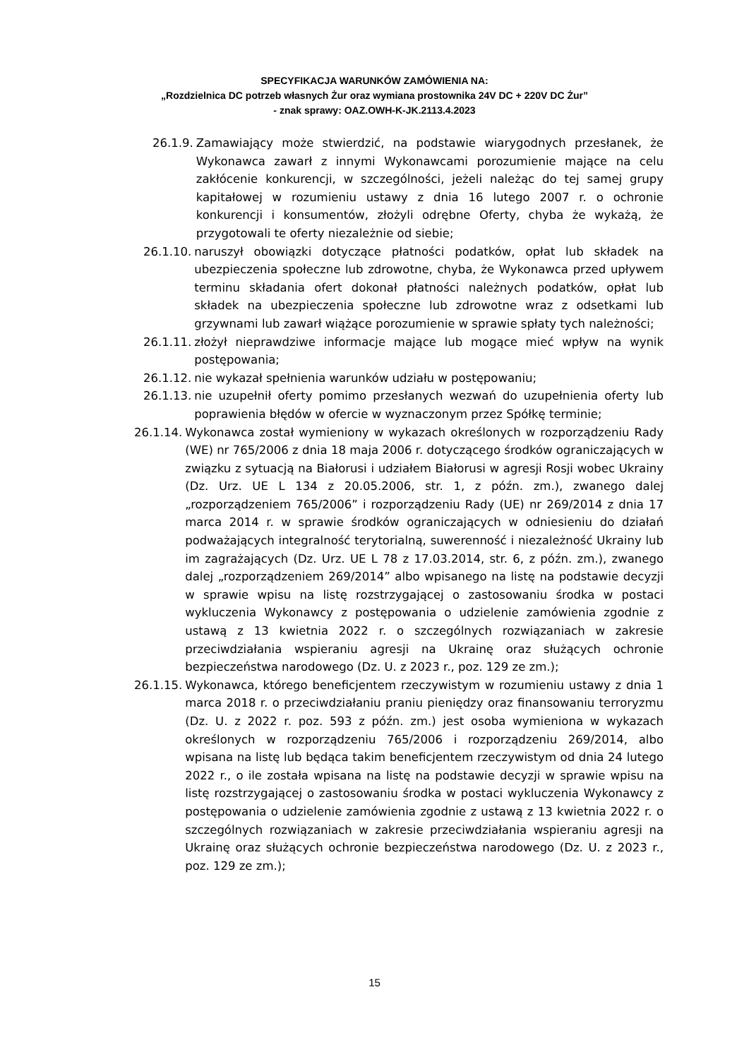SPECYFIKACJA WARUNKÓW ZAMÓWIENIA NA:
„Rozdzielnica DC potrzeb własnych Żur oraz wymiana prostownika 24V DC + 220V DC Żur”
- znak sprawy: OAZ.OWH-K-JK.2113.4.2023
26.1.9. Zamawiający może stwierdzić, na podstawie wiarygodnych przesłanek, że Wykonawca zawarł z innymi Wykonawcami porozumienie mające na celu zakłócenie konkurencji, w szczególności, jeżeli należąc do tej samej grupy kapitałowej w rozumieniu ustawy z dnia 16 lutego 2007 r. o ochronie konkurencji i konsumentów, złożyli odrębne Oferty, chyba że wykażą, że przygotowali te oferty niezależnie od siebie;
26.1.10. naruszył obowiązki dotyczące płatności podatków, opłat lub składek na ubezpieczenia społeczne lub zdrowotne, chyba, że Wykonawca przed upływem terminu składania ofert dokonał płatności należnych podatków, opłat lub składek na ubezpieczenia społeczne lub zdrowotne wraz z odsetkami lub grzywnami lub zawarł wiążące porozumienie w sprawie spłaty tych należności;
26.1.11. złożył nieprawdziwe informacje mające lub mogące mieć wpływ na wynik postępowania;
26.1.12. nie wykazał spełnienia warunków udziału w postępowaniu;
26.1.13. nie uzupełnił oferty pomimo przesłanych wezwań do uzupełnienia oferty lub poprawienia błędów w ofercie w wyznaczonym przez Spółkę terminie;
26.1.14. Wykonawca został wymieniony w wykazach określonych w rozporządzeniu Rady (WE) nr 765/2006 z dnia 18 maja 2006 r. dotyczącego środków ograniczających w związku z sytuacją na Białorusi i udziałem Białorusi w agresji Rosji wobec Ukrainy (Dz. Urz. UE L 134 z 20.05.2006, str. 1, z późn. zm.), zwanego dalej „rozporządzeniem 765/2006” i rozporządzeniu Rady (UE) nr 269/2014 z dnia 17 marca 2014 r. w sprawie środków ograniczających w odniesieniu do działań podważających integralność terytorialną, suwerenność i niezależność Ukrainy lub im zagrażających (Dz. Urz. UE L 78 z 17.03.2014, str. 6, z późn. zm.), zwanego dalej „rozporządzeniem 269/2014” albo wpisanego na listę na podstawie decyzji w sprawie wpisu na listę rozstrzygającej o zastosowaniu środka w postaci wykluczenia Wykonawcy z postępowania o udzielenie zamówienia zgodnie z ustawą z 13 kwietnia 2022 r. o szczególnych rozwiązaniach w zakresie przeciwdziałania wspieraniu agresji na Ukrainę oraz służących ochronie bezpieczeństwa narodowego (Dz. U. z 2023 r., poz. 129 ze zm.);
26.1.15. Wykonawca, którego beneficjentem rzeczywistym w rozumieniu ustawy z dnia 1 marca 2018 r. o przeciwdziałaniu praniu pieniędzy oraz finansowaniu terroryzmu (Dz. U. z 2022 r. poz. 593 z późn. zm.) jest osoba wymieniona w wykazach określonych w rozporządzeniu 765/2006 i rozporządzeniu 269/2014, albo wpisana na listę lub będąca takim beneficjentem rzeczywistym od dnia 24 lutego 2022 r., o ile została wpisana na listę na podstawie decyzji w sprawie wpisu na listę rozstrzygającej o zastosowaniu środka w postaci wykluczenia Wykonawcy z postępowania o udzielenie zamówienia zgodnie z ustawą z 13 kwietnia 2022 r. o szczególnych rozwiązaniach w zakresie przeciwdziałania wspieraniu agresji na Ukrainę oraz służących ochronie bezpieczeństwa narodowego (Dz. U. z 2023 r., poz. 129 ze zm.);
15